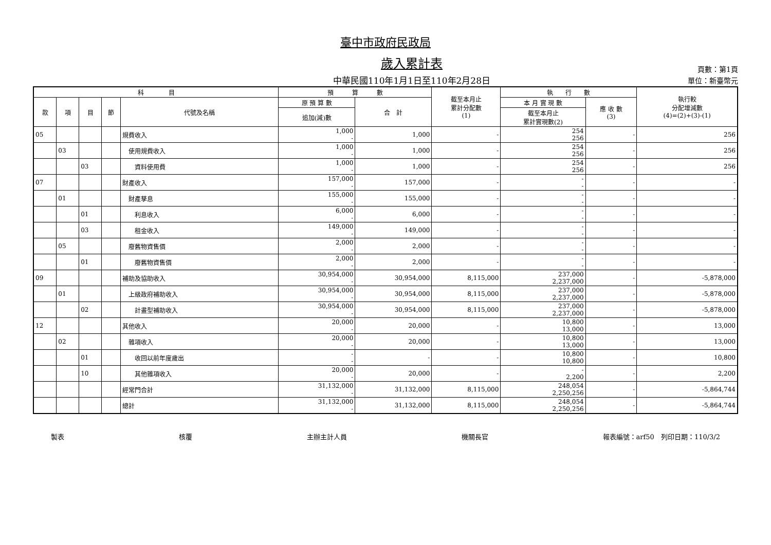臺中市政府民政局
歲入累計表
中華民國110年1月1日至110年2月28日
頁數：第1頁
單位：新臺幣元
| 科 目 | | | | | 預 算 數 | | 截至本月止 累計分配數 (1) | 執 行 數 | | 執行較 分配增減數 (4)=(2)+(3)-(1) |
| --- | --- | --- | --- | --- | --- | --- | --- | --- | --- | --- |
| 款 | 項 | 目 | 節 | 代號及名稱 | 原 預 算 數 | 合 計 | | 本 月 實 現 數 | 應 收 數 (3) | |
| | | | | | 追加(減)數 | | | 截至本月止 累計實現數(2) | | |
| 05 | | | | 規費收入 | 1,000 - | 1,000 | - | 254 256 | - | 256 |
| | 03 | | | 使用規費收入 | 1,000 - | 1,000 | - | 254 256 | - | 256 |
| | | 03 | | 資料使用費 | 1,000 - | 1,000 | - | 254 256 | - | 256 |
| 07 | | | | 財產收入 | 157,000 - | 157,000 | - | - - | - | - |
| | 01 | | | 財產孳息 | 155,000 - | 155,000 | - | - - | - | - |
| | | 01 | | 利息收入 | 6,000 - | 6,000 | - | - - | - | - |
| | | 03 | | 租金收入 | 149,000 - | 149,000 | - | - - | - | - |
| | 05 | | | 廢舊物資售價 | 2,000 - | 2,000 | - | - - | - | - |
| | | 01 | | 廢舊物資售價 | 2,000 - | 2,000 | - | - - | - | - |
| 09 | | | | 補助及協助收入 | 30,954,000 - | 30,954,000 | 8,115,000 | 237,000 2,237,000 | - | -5,878,000 |
| | 01 | | | 上級政府補助收入 | 30,954,000 - | 30,954,000 | 8,115,000 | 237,000 2,237,000 | - | -5,878,000 |
| | | 02 | | 計畫型補助收入 | 30,954,000 - | 30,954,000 | 8,115,000 | 237,000 2,237,000 | - | -5,878,000 |
| 12 | | | | 其他收入 | 20,000 - | 20,000 | - | 10,800 13,000 | - | 13,000 |
| | 02 | | | 雜項收入 | 20,000 - | 20,000 | - | 10,800 13,000 | - | 13,000 |
| | | 01 | | 收回以前年度歲出 | - - | - | - | 10,800 10,800 | - | 10,800 |
| | | 10 | | 其他雜項收入 | 20,000 - | 20,000 | - | - 2,200 | - | 2,200 |
| | | | | 經常門合計 | 31,132,000 - | 31,132,000 | 8,115,000 | 248,054 2,250,256 | - | -5,864,744 |
| | | | | 總計 | 31,132,000 - | 31,132,000 | 8,115,000 | 248,054 2,250,256 | - | -5,864,744 |
製表 核覆 主辦主計人員 機關長官 報表編號：arf50　列印日期：110/3/2